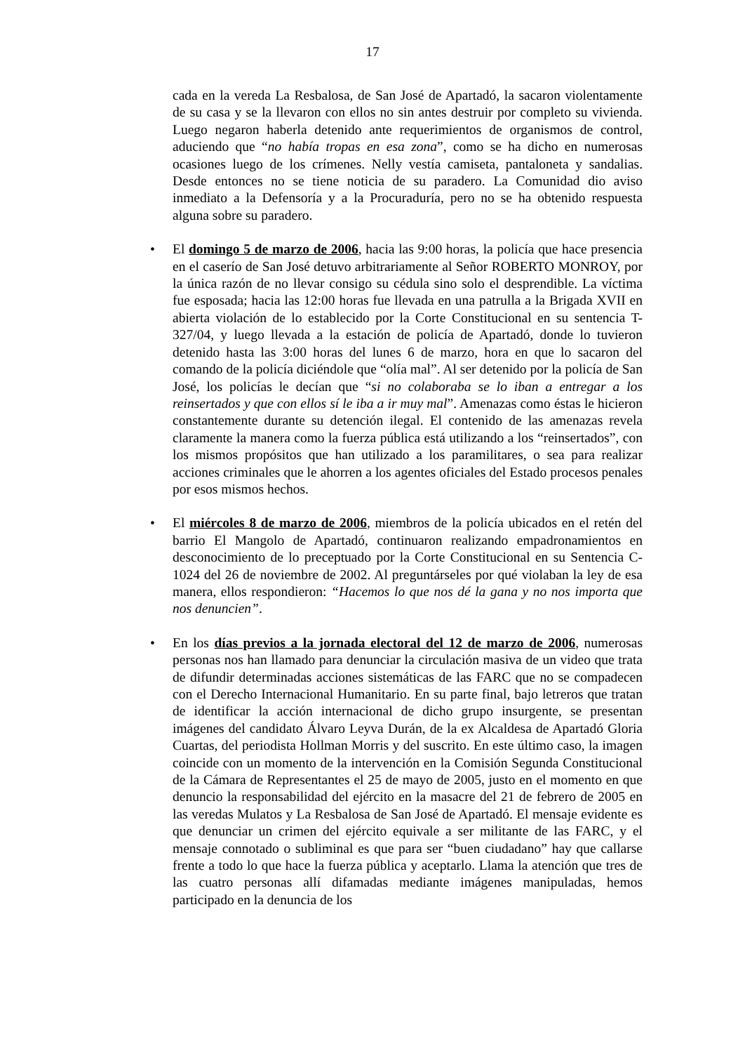17
cada en la vereda La Resbalosa, de San José de Apartadó, la sacaron violentamente de su casa y se la llevaron con ellos no sin antes destruir por completo su vivienda. Luego negaron haberla detenido ante requerimientos de organismos de control, aduciendo que “no había tropas en esa zona”, como se ha dicho en numerosas ocasiones luego de los crímenes. Nelly vestía camiseta, pantaloneta y sandalias. Desde entonces no se tiene noticia de su paradero. La Comunidad dio aviso inmediato a la Defensoría y a la Procuraduría, pero no se ha obtenido respuesta alguna sobre su paradero.
• El domingo 5 de marzo de 2006, hacia las 9:00 horas, la policía que hace presencia en el caserío de San José detuvo arbitrariamente al Señor ROBERTO MONROY, por la única razón de no llevar consigo su cédula sino solo el desprendible. La víctima fue esposada; hacia las 12:00 horas fue llevada en una patrulla a la Brigada XVII en abierta violación de lo establecido por la Corte Constitucional en su sentencia T-327/04, y luego llevada a la estación de policía de Apartadó, donde lo tuvieron detenido hasta las 3:00 horas del lunes 6 de marzo, hora en que lo sacaron del comando de la policía diciéndole que “olía mal”. Al ser detenido por la policía de San José, los policías le decían que “si no colaboraba se lo iban a entregar a los reinsertados y que con ellos sí le iba a ir muy mal”. Amenazas como éstas le hicieron constantemente durante su detención ilegal. El contenido de las amenazas revela claramente la manera como la fuerza pública está utilizando a los “reinsertados”, con los mismos propósitos que han utilizado a los paramilitares, o sea para realizar acciones criminales que le ahorren a los agentes oficiales del Estado procesos penales por esos mismos hechos.
• El miércoles 8 de marzo de 2006, miembros de la policía ubicados en el retén del barrio El Mangolo de Apartadó, continuaron realizando empadronamientos en desconocimiento de lo preceptuado por la Corte Constitucional en su Sentencia C-1024 del 26 de noviembre de 2002. Al preguntárseles por qué violaban la ley de esa manera, ellos respondieron: “Hacemos lo que nos dé la gana y no nos importa que nos denuncien”.
• En los días previos a la jornada electoral del 12 de marzo de 2006, numerosas personas nos han llamado para denunciar la circulación masiva de un video que trata de difundir determinadas acciones sistemáticas de las FARC que no se compadecen con el Derecho Internacional Humanitario. En su parte final, bajo letreros que tratan de identificar la acción internacional de dicho grupo insurgente, se presentan imágenes del candidato Álvaro Leyva Durán, de la ex Alcaldesa de Apartadó Gloria Cuartas, del periodista Hollman Morris y del suscrito. En este último caso, la imagen coincide con un momento de la intervención en la Comisión Segunda Constitucional de la Cámara de Representantes el 25 de mayo de 2005, justo en el momento en que denuncio la responsabilidad del ejército en la masacre del 21 de febrero de 2005 en las veredas Mulatos y La Resbalosa de San José de Apartadó. El mensaje evidente es que denunciar un crimen del ejército equivale a ser militante de las FARC, y el mensaje connotado o subliminal es que para ser “buen ciudadano” hay que callarse frente a todo lo que hace la fuerza pública y aceptarlo. Llama la atención que tres de las cuatro personas allí difamadas mediante imágenes manipuladas, hemos participado en la denuncia de los